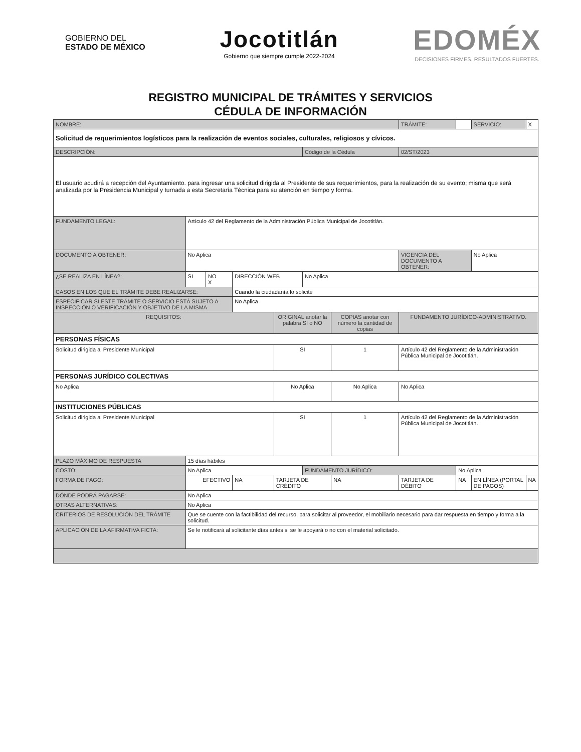GOBIERNO DEL
ESTADO DE MÉXICO
Jocotitlán
Gobierno que siempre cumple 2022-2024
EDOMÉX
DECISIONES FIRMES, RESULTADOS FUERTES.
REGISTRO MUNICIPAL DE TRÁMITES Y SERVICIOS
CÉDULA DE INFORMACIÓN
| NOMBRE: | | | | | | | | TRÁMITE: | | SERVICIO: | X |
| Solicitud de requerimientos logísticos para la realización de eventos sociales, culturales, religiosos y cívicos. | | | | | | | | | | | |
| DESCRIPCIÓN: | | | | | Código de la Cédula | | | 02/ST/2023 | | | |
| El usuario acudirá a recepción del Ayuntamiento. para ingresar una solicitud dirigida al Presidente de sus requerimientos, para la realización de su evento; misma que será analizada por la Presidencia Municipal y turnada a esta Secretaría Técnica para su atención en tiempo y forma. | | | | | | | | | | | |
| FUNDAMENTO LEGAL: | Artículo 42 del Reglamento de la Administración Pública Municipal de Jocotitlán. | | | | | | | | | | |
| DOCUMENTO A OBTENER: | No Aplica | | | | | | | VIGENCIA DEL DOCUMENTO A OBTENER: | | No Aplica | |
| ¿SE REALIZA EN LÍNEA?: | SI | NO X | DIRECCIÓN WEB | | No Aplica | | | | | | |
| CASOS EN LOS QUE EL TRÁMITE DEBE REALIZARSE: | | | Cuando la ciudadanía lo solicite | | | | | | | | |
| ESPECIFICAR SI ESTE TRÁMITE O SERVICIO ESTÁ SUJETO A INSPECCIÓN O VERIFICACIÓN Y OBJETIVO DE LA MISMA | | | No Aplica | | | | | | | | |
| REQUISITOS: | | | | ORIGINAL anotar la palabra SI o NO | | COPIAS anotar con número la cantidad de copias | | FUNDAMENTO JURÍDICO-ADMINISTRATIVO. | | | |
| PERSONAS FÍSICAS | | | | | | | | | | | |
| Solicitud dirigida al Presidente Municipal | | | | SI | | 1 | | Artículo 42 del Reglamento de la Administración Pública Municipal de Jocotitlán. | | | |
| PERSONAS JURÍDICO COLECTIVAS | | | | | | | | | | | |
| No Aplica | | | | No Aplica | | No Aplica | | No Aplica | | | |
| INSTITUCIONES PÚBLICAS | | | | | | | | | | | |
| Solicitud dirigida al Presidente Municipal | | | | SI | | 1 | | Artículo 42 del Reglamento de la Administración Pública Municipal de Jocotitlán. | | | |
| PLAZO MÁXIMO DE RESPUESTA | 15 días hábiles | | | | | | | | | | |
| COSTO: | No Aplica | | | | FUNDAMENTO JURÍDICO: | | | | No Aplica | | |
| FORMA DE PAGO: | EFECTIVO | | NA | TARJETA DE CRÉDITO | | NA | TARJETA DE DÉBITO | | NA | EN LÍNEA (PORTAL DE PAGOS) | NA |
| DÓNDE PODRÁ PAGARSE: | No Aplica | | | | | | | | | | |
| OTRAS ALTERNATIVAS: | No Aplica | | | | | | | | | | |
| CRITERIOS DE RESOLUCIÓN DEL TRÁMITE | Que se cuente con la factibilidad del recurso, para solicitar al proveedor, el mobiliario necesario para dar respuesta en tiempo y forma a la solicitud. | | | | | | | | | | |
| APLICACIÓN DE LA AFIRMATIVA FICTA: | Se le notificará al solicitante días antes si se le apoyará o no con el material solicitado. | | | | | | | | | | |